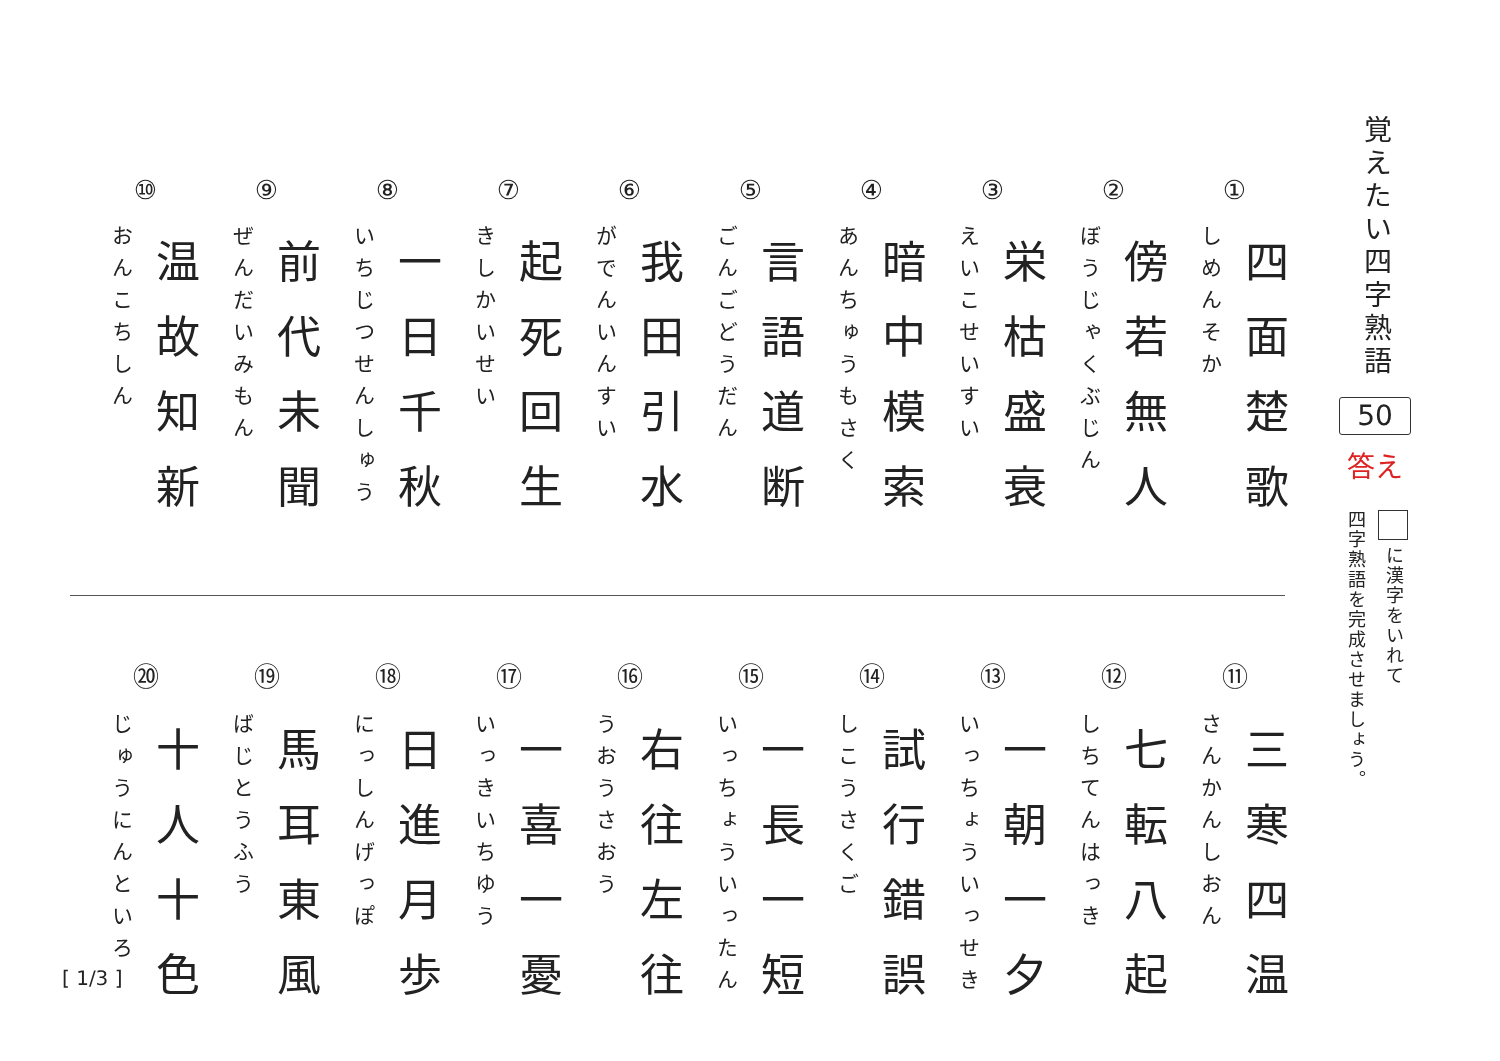覚えたい四字熟語
50
答え
に漢字をいれて
四字熟語を完成させましょう。
①
四面楚歌
しめんそか
②
傍若無人
ぼうじゃくぶじん
③
栄枯盛衰
えいこせいすい
④
暗中模索
あんちゅうもさく
⑤
言語道断
ごんごどうだん
⑥
我田引水
がでんいんすい
⑦
起死回生
きしかいせい
⑧
一日千秋
いちじつせんしゅう
⑨
前代未聞
ぜんだいみもん
⑩
温故知新
おんこちしん
⑪
三寒四温
さんかんしおん
⑫
七転八起
しちてんはっき
⑬
一朝一夕
いっちょういっせき
⑭
試行錯誤
しこうさくご
⑮
一長一短
いっちょういったん
⑯
右往左往
うおうさおう
⑰
一喜一憂
いっきいちゆう
⑱
日進月歩
にっしんげっぽ
⑲
馬耳東風
ばじとうふう
⑳
十人十色
じゅうにんといろ
[ 1/3 ]